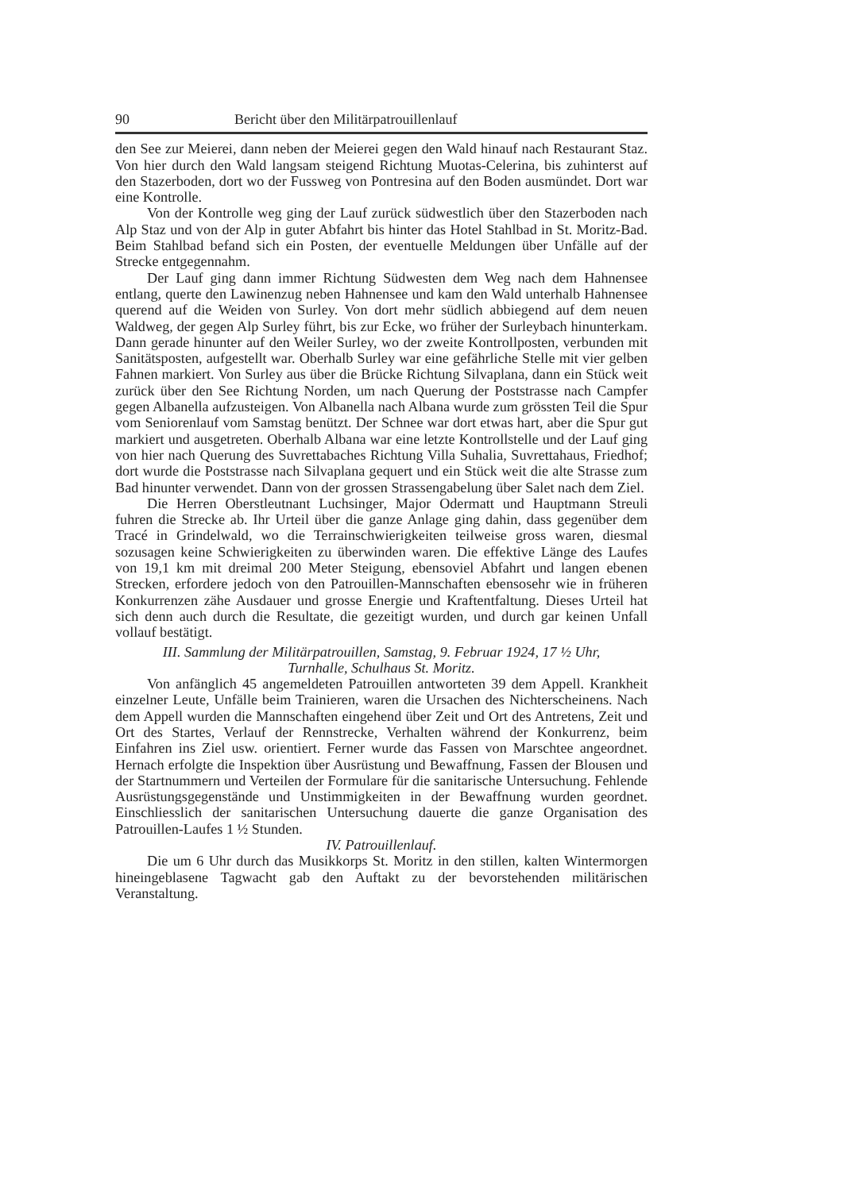90 Bericht über den Militärpatrouillenlauf
den See zur Meierei, dann neben der Meierei gegen den Wald hinauf nach Restaurant Staz. Von hier durch den Wald langsam steigend Richtung Muotas-Celerina, bis zuhinterst auf den Stazerboden, dort wo der Fussweg von Pontresina auf den Boden ausmündet. Dort war eine Kontrolle.
Von der Kontrolle weg ging der Lauf zurück südwestlich über den Stazerboden nach Alp Staz und von der Alp in guter Abfahrt bis hinter das Hotel Stahlbad in St. Moritz-Bad. Beim Stahlbad befand sich ein Posten, der eventuelle Meldungen über Unfälle auf der Strecke entgegennahm.
Der Lauf ging dann immer Richtung Südwesten dem Weg nach dem Hahnensee entlang, querte den Lawinenzug neben Hahnensee und kam den Wald unterhalb Hahnensee querend auf die Weiden von Surley. Von dort mehr südlich abbiegend auf dem neuen Waldweg, der gegen Alp Surley führt, bis zur Ecke, wo früher der Surleybach hinunterkam. Dann gerade hinunter auf den Weiler Surley, wo der zweite Kontrollposten, verbunden mit Sanitätsposten, aufgestellt war. Oberhalb Surley war eine gefährliche Stelle mit vier gelben Fahnen markiert. Von Surley aus über die Brücke Richtung Silvaplana, dann ein Stück weit zurück über den See Richtung Norden, um nach Querung der Poststrasse nach Campfer gegen Albanella aufzusteigen. Von Albanella nach Albana wurde zum grössten Teil die Spur vom Seniorenlauf vom Samstag benützt. Der Schnee war dort etwas hart, aber die Spur gut markiert und ausgetreten. Oberhalb Albana war eine letzte Kontrollstelle und der Lauf ging von hier nach Querung des Suvrettabaches Richtung Villa Suhalia, Suvrettahaus, Friedhof; dort wurde die Poststrasse nach Silvaplana gequert und ein Stück weit die alte Strasse zum Bad hinunter verwendet. Dann von der grossen Strassengabelung über Salet nach dem Ziel.
Die Herren Oberstleutnant Luchsinger, Major Odermatt und Hauptmann Streuli fuhren die Strecke ab. Ihr Urteil über die ganze Anlage ging dahin, dass gegenüber dem Tracé in Grindelwald, wo die Terrainschwierigkeiten teilweise gross waren, diesmal sozusagen keine Schwierigkeiten zu überwinden waren. Die effektive Länge des Laufes von 19,1 km mit dreimal 200 Meter Steigung, ebensoviel Abfahrt und langen ebenen Strecken, erfordere jedoch von den Patrouillen-Mannschaften ebensosehr wie in früheren Konkurrenzen zähe Ausdauer und grosse Energie und Kraftentfaltung. Dieses Urteil hat sich denn auch durch die Resultate, die gezeitigt wurden, und durch gar keinen Unfall vollauf bestätigt.
III. Sammlung der Militärpatrouillen, Samstag, 9. Februar 1924, 17 ½ Uhr,
Turnhalle, Schulhaus St. Moritz.
Von anfänglich 45 angemeldeten Patrouillen antworteten 39 dem Appell. Krankheit einzelner Leute, Unfälle beim Trainieren, waren die Ursachen des Nichterscheinens. Nach dem Appell wurden die Mannschaften eingehend über Zeit und Ort des Antretens, Zeit und Ort des Startes, Verlauf der Rennstrecke, Verhalten während der Konkurrenz, beim Einfahren ins Ziel usw. orientiert. Ferner wurde das Fassen von Marschtee angeordnet. Hernach erfolgte die Inspektion über Ausrüstung und Bewaffnung, Fassen der Blousen und der Startnummern und Verteilen der Formulare für die sanitarische Untersuchung. Fehlende Ausrüstungsgegenstände und Unstimmigkeiten in der Bewaffnung wurden geordnet. Einschliesslich der sanitarischen Untersuchung dauerte die ganze Organisation des Patrouillen-Laufes 1 ½ Stunden.
IV. Patrouillenlauf.
Die um 6 Uhr durch das Musikkorps St. Moritz in den stillen, kalten Wintermorgen hineingeblasene Tagwacht gab den Auftakt zu der bevorstehenden militärischen Veranstaltung.